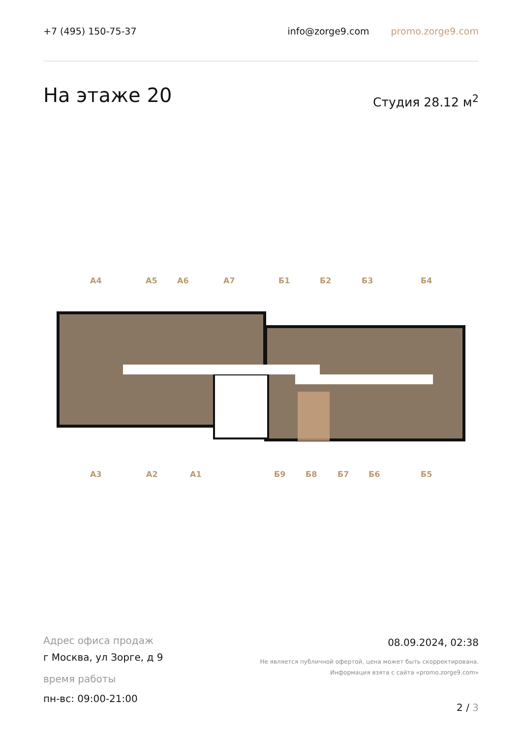+7 (495) 150-75-37 info@zorge9.com promo.zorge9.com
На этаже 20 Студия 28.12 м<sup>2</sup>
А4 А5 А6 А7 Б1 Б2 Б3 Б4
А3 А2 А1 Б9 Б8 Б7 Б6 Б5
Адрес офиса продаж
г Москва, ул Зорге, д 9
время работы
пн-вс: 09:00-21:00
08.09.2024, 02:38
Не является публичной офертой, цена может быть скорректирована.
Информация взята с сайта «promo.zorge9.com»
2 / 3